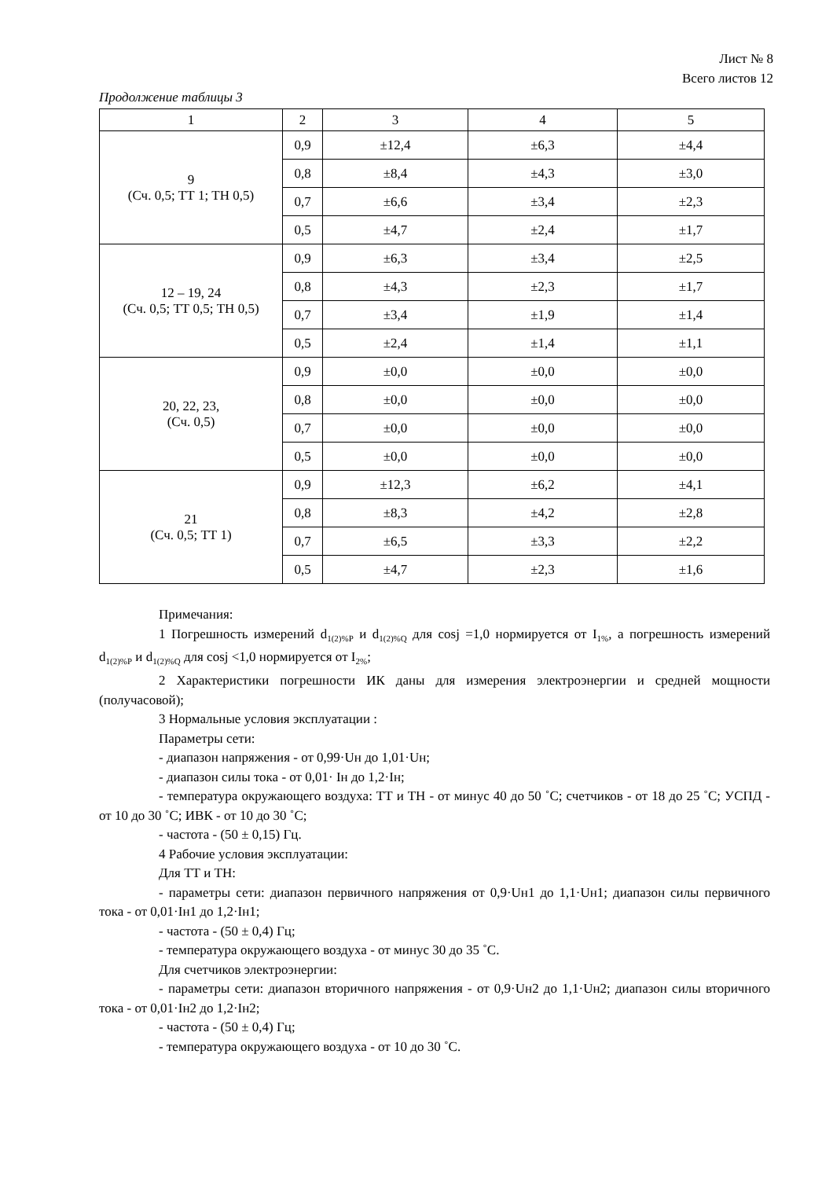Лист № 8
Всего листов 12
Продолжение таблицы 3
| 1 | 2 | 3 | 4 | 5 |
| --- | --- | --- | --- | --- |
| 9 (Сч. 0,5; ТТ 1; ТН 0,5) | 0,9 | ±12,4 | ±6,3 | ±4,4 |
| | 0,8 | ±8,4 | ±4,3 | ±3,0 |
| | 0,7 | ±6,6 | ±3,4 | ±2,3 |
| | 0,5 | ±4,7 | ±2,4 | ±1,7 |
| 12 – 19, 24 (Сч. 0,5; ТТ 0,5; ТН 0,5) | 0,9 | ±6,3 | ±3,4 | ±2,5 |
| | 0,8 | ±4,3 | ±2,3 | ±1,7 |
| | 0,7 | ±3,4 | ±1,9 | ±1,4 |
| | 0,5 | ±2,4 | ±1,4 | ±1,1 |
| 20, 22, 23, (Сч. 0,5) | 0,9 | ±0,0 | ±0,0 | ±0,0 |
| | 0,8 | ±0,0 | ±0,0 | ±0,0 |
| | 0,7 | ±0,0 | ±0,0 | ±0,0 |
| | 0,5 | ±0,0 | ±0,0 | ±0,0 |
| 21 (Сч. 0,5; ТТ 1) | 0,9 | ±12,3 | ±6,2 | ±4,1 |
| | 0,8 | ±8,3 | ±4,2 | ±2,8 |
| | 0,7 | ±6,5 | ±3,3 | ±2,2 |
| | 0,5 | ±4,7 | ±2,3 | ±1,6 |
Примечания:
1 Погрешность измерений d<sub>1(2)%P</sub> и d<sub>1(2)%Q</sub> для cosj =1,0 нормируется от I<sub>1%</sub>, а погрешность измерений d<sub>1(2)%P</sub> и d<sub>1(2)%Q</sub> для cosj <1,0 нормируется от I<sub>2%</sub>;
2 Характеристики погрешности ИК даны для измерения электроэнергии и средней мощности (получасовой);
3 Нормальные условия эксплуатации :
Параметры сети:
- диапазон напряжения - от 0,99·Uн до 1,01·Uн;
- диапазон силы тока - от 0,01· Iн до 1,2·Iн;
- температура окружающего воздуха: ТТ и ТН - от минус 40 до 50 ˚С; счетчиков - от 18 до 25 ˚С; УСПД - от 10 до 30 ˚С; ИВК - от 10 до 30 ˚С;
- частота - (50 ± 0,15) Гц.
4 Рабочие условия эксплуатации:
Для ТТ и ТН:
- параметры сети: диапазон первичного напряжения от 0,9·Uн1 до 1,1·Uн1; диапазон силы первичного тока - от 0,01·Iн1 до 1,2·Iн1;
- частота - (50 ± 0,4) Гц;
- температура окружающего воздуха - от минус 30 до 35 ˚С.
Для счетчиков электроэнергии:
- параметры сети: диапазон вторичного напряжения - от 0,9·Uн2 до 1,1·Uн2; диапазон силы вторичного тока - от 0,01·Iн2 до 1,2·Iн2;
- частота - (50 ± 0,4) Гц;
- температура окружающего воздуха - от 10 до 30 ˚С.